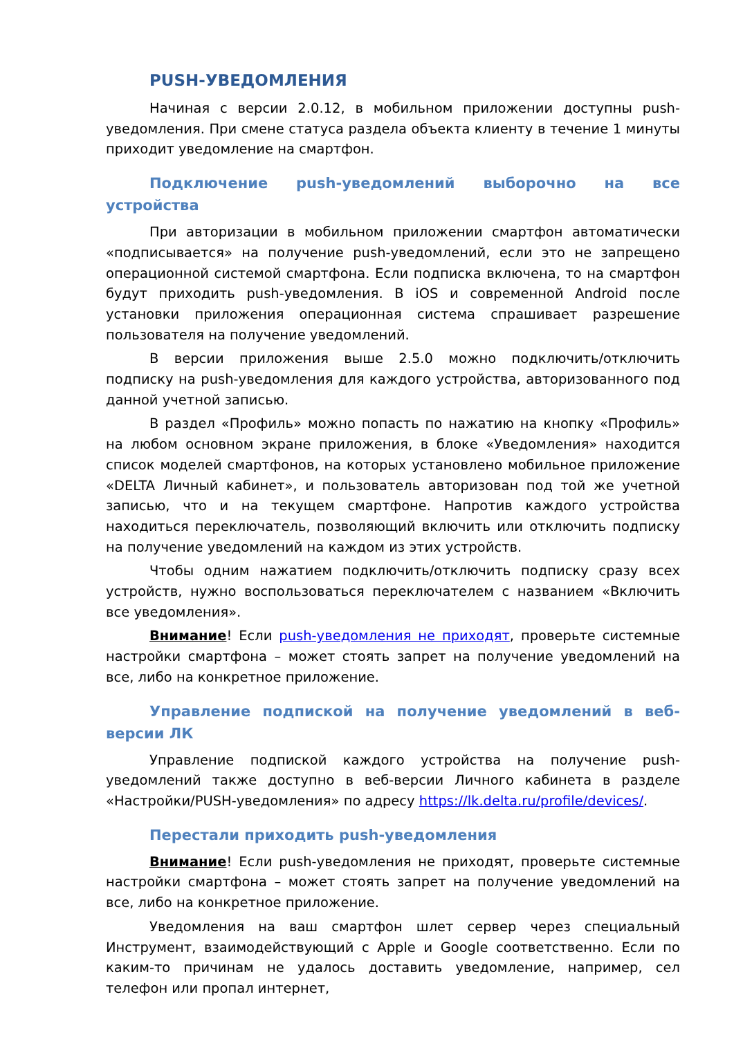PUSH-УВЕДОМЛЕНИЯ
Начиная с версии 2.0.12, в мобильном приложении доступны push-уведомления. При смене статуса раздела объекта клиенту в течение 1 минуты приходит уведомление на смартфон.
Подключение push-уведомлений выборочно на все устройства
При авторизации в мобильном приложении смартфон автоматически «подписывается» на получение push-уведомлений, если это не запрещено операционной системой смартфона. Если подписка включена, то на смартфон будут приходить push-уведомления. В iOS и современной Android после установки приложения операционная система спрашивает разрешение пользователя на получение уведомлений.
В версии приложения выше 2.5.0 можно подключить/отключить подписку на push-уведомления для каждого устройства, авторизованного под данной учетной записью.
В раздел «Профиль» можно попасть по нажатию на кнопку «Профиль» на любом основном экране приложения, в блоке «Уведомления» находится список моделей смартфонов, на которых установлено мобильное приложение «DELTA Личный кабинет», и пользователь авторизован под той же учетной записью, что и на текущем смартфоне. Напротив каждого устройства находиться переключатель, позволяющий включить или отключить подписку на получение уведомлений на каждом из этих устройств.
Чтобы одним нажатием подключить/отключить подписку сразу всех устройств, нужно воспользоваться переключателем с названием «Включить все уведомления».
Внимание! Если push-уведомления не приходят, проверьте системные настройки смартфона – может стоять запрет на получение уведомлений на все, либо на конкретное приложение.
Управление подпиской на получение уведомлений в веб-версии ЛК
Управление подпиской каждого устройства на получение push-уведомлений также доступно в веб-версии Личного кабинета в разделе «Настройки/PUSH-уведомления» по адресу https://lk.delta.ru/profile/devices/.
Перестали приходить push-уведомления
Внимание! Если push-уведомления не приходят, проверьте системные настройки смартфона – может стоять запрет на получение уведомлений на все, либо на конкретное приложение.
Уведомления на ваш смартфон шлет сервер через специальный Инструмент, взаимодействующий с Apple и Google соответственно. Если по каким-то причинам не удалось доставить уведомление, например, сел телефон или пропал интернет,